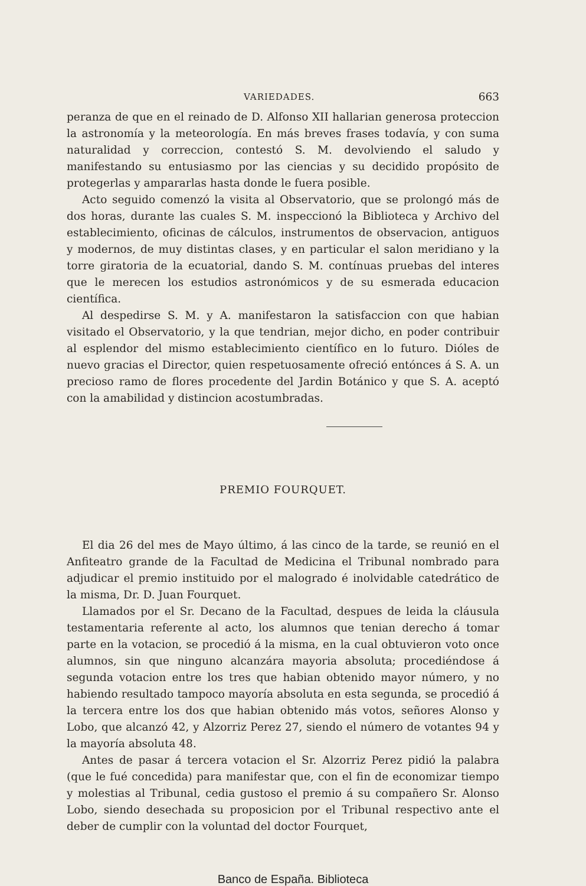VARIEDADES. 663
peranza de que en el reinado de D. Alfonso XII hallarian generosa proteccion la astronomía y la meteorología. En más breves frases todavía, y con suma naturalidad y correccion, contestó S. M. devolviendo el saludo y manifestando su entusiasmo por las ciencias y su decidido propósito de protegerlas y ampararlas hasta donde le fuera posible.
Acto seguido comenzó la visita al Observatorio, que se prolongó más de dos horas, durante las cuales S. M. inspeccionó la Biblioteca y Archivo del establecimiento, oficinas de cálculos, instrumentos de observacion, antiguos y modernos, de muy distintas clases, y en particular el salon meridiano y la torre giratoria de la ecuatorial, dando S. M. contínuas pruebas del interes que le merecen los estudios astronómicos y de su esmerada educacion científica.
Al despedirse S. M. y A. manifestaron la satisfaccion con que habian visitado el Observatorio, y la que tendrian, mejor dicho, en poder contribuir al esplendor del mismo establecimiento científico en lo futuro. Dióles de nuevo gracias el Director, quien respetuosamente ofreció entónces á S. A. un precioso ramo de flores procedente del Jardin Botánico y que S. A. aceptó con la amabilidad y distincion acostumbradas.
PREMIO FOURQUET.
El dia 26 del mes de Mayo último, á las cinco de la tarde, se reunió en el Anfiteatro grande de la Facultad de Medicina el Tribunal nombrado para adjudicar el premio instituido por el malogrado é inolvidable catedrático de la misma, Dr. D. Juan Fourquet.
Llamados por el Sr. Decano de la Facultad, despues de leida la cláusula testamentaria referente al acto, los alumnos que tenian derecho á tomar parte en la votacion, se procedió á la misma, en la cual obtuvieron voto once alumnos, sin que ninguno alcanzára mayoria absoluta; procediéndose á segunda votacion entre los tres que habian obtenido mayor número, y no habiendo resultado tampoco mayoría absoluta en esta segunda, se procedió á la tercera entre los dos que habian obtenido más votos, señores Alonso y Lobo, que alcanzó 42, y Alzorriz Perez 27, siendo el número de votantes 94 y la mayoría absoluta 48.
Antes de pasar á tercera votacion el Sr. Alzorriz Perez pidió la palabra (que le fué concedida) para manifestar que, con el fin de economizar tiempo y molestias al Tribunal, cedia gustoso el premio á su compañero Sr. Alonso Lobo, siendo desechada su proposicion por el Tribunal respectivo ante el deber de cumplir con la voluntad del doctor Fourquet,
Banco de España. Biblioteca